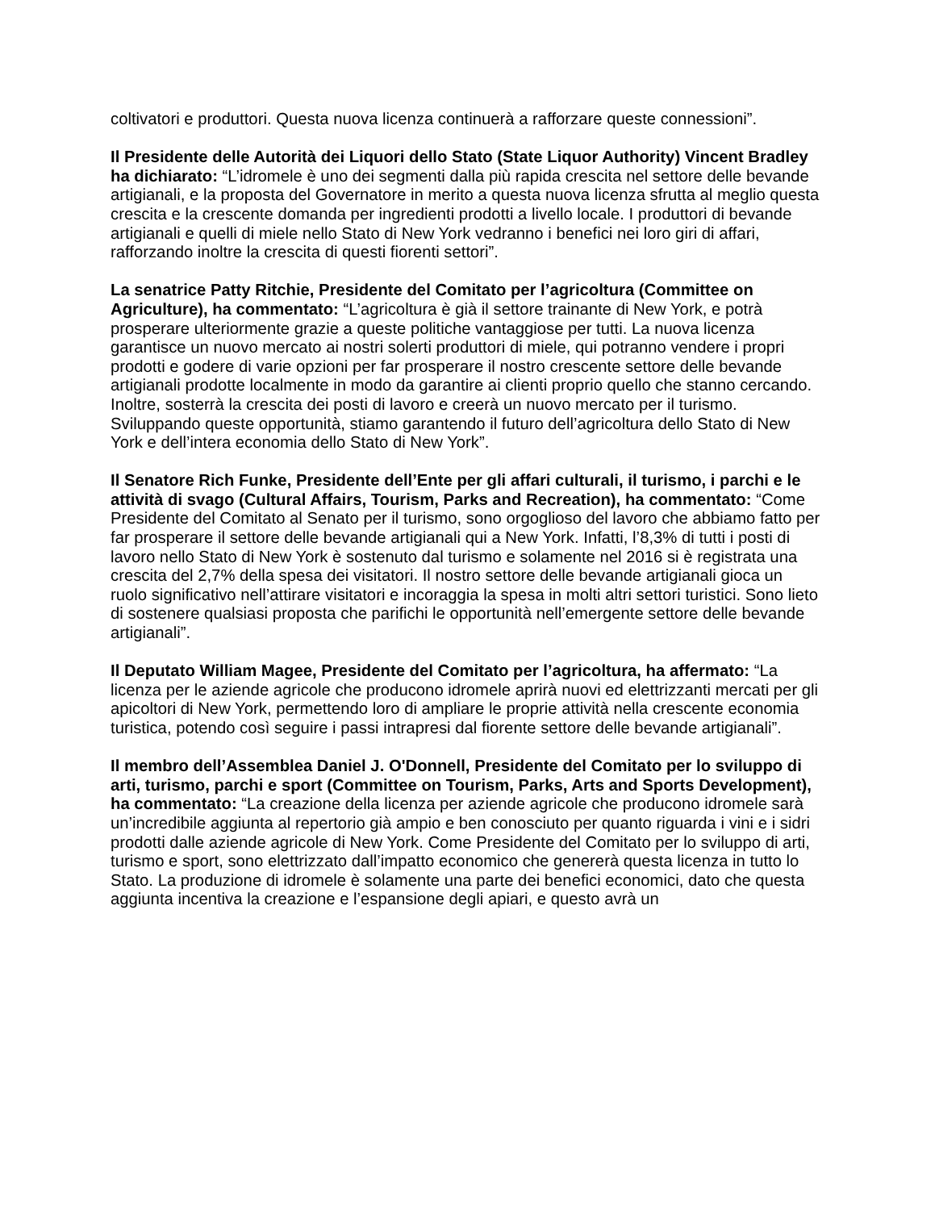coltivatori e produttori. Questa nuova licenza continuerà a rafforzare queste connessioni”.
Il Presidente delle Autorità dei Liquori dello Stato (State Liquor Authority) Vincent Bradley ha dichiarato: “L’idromele è uno dei segmenti dalla più rapida crescita nel settore delle bevande artigianali, e la proposta del Governatore in merito a questa nuova licenza sfrutta al meglio questa crescita e la crescente domanda per ingredienti prodotti a livello locale. I produttori di bevande artigianali e quelli di miele nello Stato di New York vedranno i benefici nei loro giri di affari, rafforzando inoltre la crescita di questi fiorenti settori”.
La senatrice Patty Ritchie, Presidente del Comitato per l’agricoltura (Committee on Agriculture), ha commentato: “L’agricoltura è già il settore trainante di New York, e potrà prosperare ulteriormente grazie a queste politiche vantaggiose per tutti. La nuova licenza garantisce un nuovo mercato ai nostri solerti produttori di miele, qui potranno vendere i propri prodotti e godere di varie opzioni per far prosperare il nostro crescente settore delle bevande artigianali prodotte localmente in modo da garantire ai clienti proprio quello che stanno cercando. Inoltre, sosterrà la crescita dei posti di lavoro e creerà un nuovo mercato per il turismo. Sviluppando queste opportunità, stiamo garantendo il futuro dell’agricoltura dello Stato di New York e dell’intera economia dello Stato di New York”.
Il Senatore Rich Funke, Presidente dell’Ente per gli affari culturali, il turismo, i parchi e le attività di svago (Cultural Affairs, Tourism, Parks and Recreation), ha commentato: “Come Presidente del Comitato al Senato per il turismo, sono orgoglioso del lavoro che abbiamo fatto per far prosperare il settore delle bevande artigianali qui a New York. Infatti, l’8,3% di tutti i posti di lavoro nello Stato di New York è sostenuto dal turismo e solamente nel 2016 si è registrata una crescita del 2,7% della spesa dei visitatori. Il nostro settore delle bevande artigianali gioca un ruolo significativo nell’attirare visitatori e incoraggia la spesa in molti altri settori turistici. Sono lieto di sostenere qualsiasi proposta che parifichi le opportunità nell’emergente settore delle bevande artigianali”.
Il Deputato William Magee, Presidente del Comitato per l’agricoltura, ha affermato: “La licenza per le aziende agricole che producono idromele aprirà nuovi ed elettrizzanti mercati per gli apicoltori di New York, permettendo loro di ampliare le proprie attività nella crescente economia turistica, potendo così seguire i passi intrapresi dal fiorente settore delle bevande artigianali”.
Il membro dell’Assemblea Daniel J. O'Donnell, Presidente del Comitato per lo sviluppo di arti, turismo, parchi e sport (Committee on Tourism, Parks, Arts and Sports Development), ha commentato: “La creazione della licenza per aziende agricole che producono idromele sarà un’incredibile aggiunta al repertorio già ampio e ben conosciuto per quanto riguarda i vini e i sidri prodotti dalle aziende agricole di New York. Come Presidente del Comitato per lo sviluppo di arti, turismo e sport, sono elettrizzato dall’impatto economico che genererà questa licenza in tutto lo Stato. La produzione di idromele è solamente una parte dei benefici economici, dato che questa aggiunta incentiva la creazione e l’espansione degli apiari, e questo avrà un